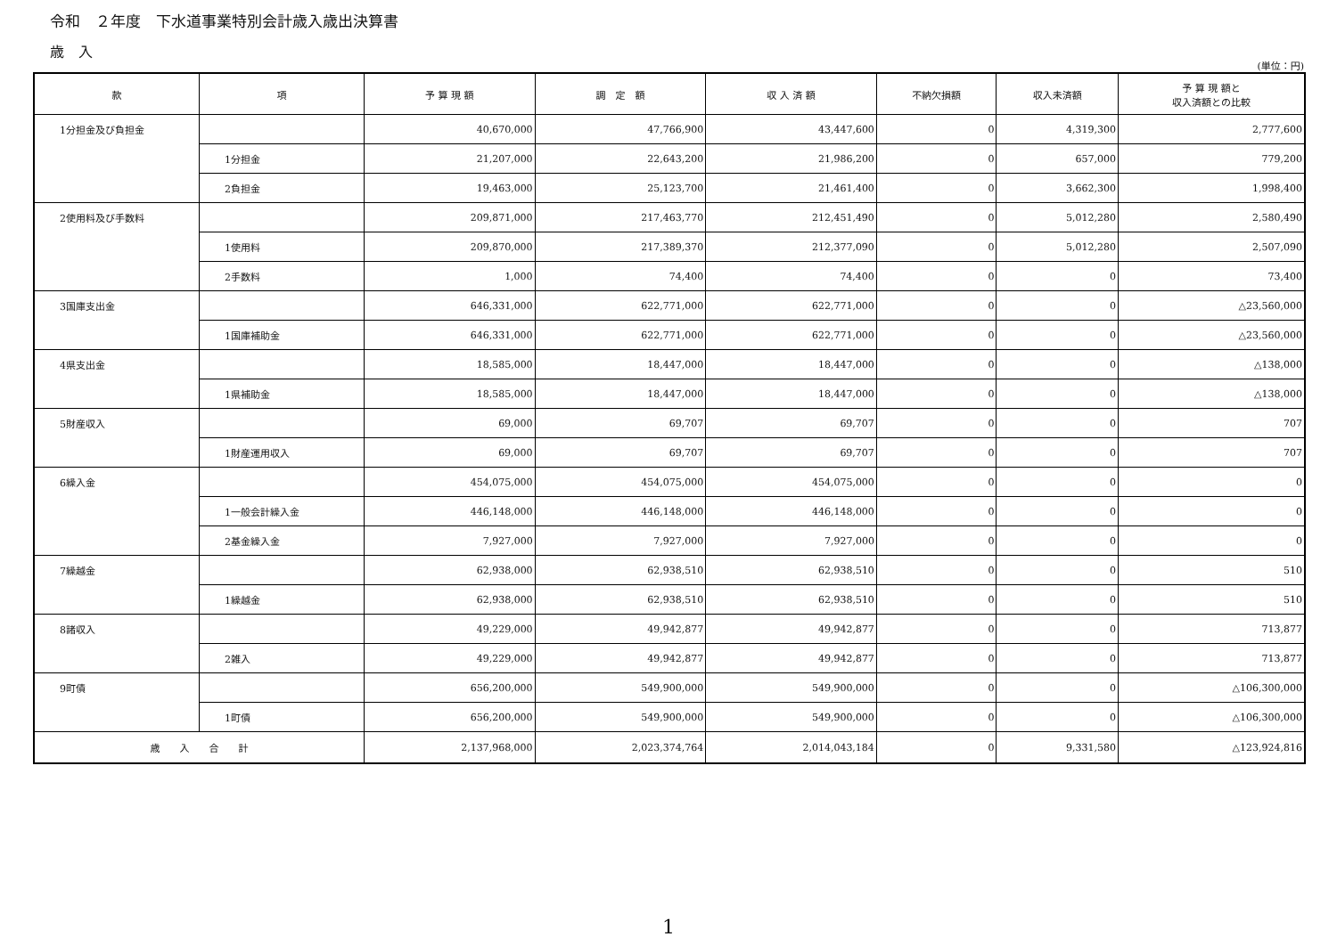令和　２年度　下水道事業特別会計歳入歳出決算書
歳　入
(単位：円)
| 款 | 項 | 予 算 現 額 | 調 定 額 | 収 入 済 額 | 不納欠損額 | 収入未済額 | 予 算 現 額と 収入済額との比較 |
| --- | --- | --- | --- | --- | --- | --- | --- |
| 1分担金及び負担金 | | 40,670,000 | 47,766,900 | 43,447,600 | 0 | 4,319,300 | 2,777,600 |
| | 1分担金 | 21,207,000 | 22,643,200 | 21,986,200 | 0 | 657,000 | 779,200 |
| | 2負担金 | 19,463,000 | 25,123,700 | 21,461,400 | 0 | 3,662,300 | 1,998,400 |
| 2使用料及び手数料 | | 209,871,000 | 217,463,770 | 212,451,490 | 0 | 5,012,280 | 2,580,490 |
| | 1使用料 | 209,870,000 | 217,389,370 | 212,377,090 | 0 | 5,012,280 | 2,507,090 |
| | 2手数料 | 1,000 | 74,400 | 74,400 | 0 | 0 | 73,400 |
| 3国庫支出金 | | 646,331,000 | 622,771,000 | 622,771,000 | 0 | 0 | △23,560,000 |
| | 1国庫補助金 | 646,331,000 | 622,771,000 | 622,771,000 | 0 | 0 | △23,560,000 |
| 4県支出金 | | 18,585,000 | 18,447,000 | 18,447,000 | 0 | 0 | △138,000 |
| | 1県補助金 | 18,585,000 | 18,447,000 | 18,447,000 | 0 | 0 | △138,000 |
| 5財産収入 | | 69,000 | 69,707 | 69,707 | 0 | 0 | 707 |
| | 1財産運用収入 | 69,000 | 69,707 | 69,707 | 0 | 0 | 707 |
| 6繰入金 | | 454,075,000 | 454,075,000 | 454,075,000 | 0 | 0 | 0 |
| | 1一般会計繰入金 | 446,148,000 | 446,148,000 | 446,148,000 | 0 | 0 | 0 |
| | 2基金繰入金 | 7,927,000 | 7,927,000 | 7,927,000 | 0 | 0 | 0 |
| 7繰越金 | | 62,938,000 | 62,938,510 | 62,938,510 | 0 | 0 | 510 |
| | 1繰越金 | 62,938,000 | 62,938,510 | 62,938,510 | 0 | 0 | 510 |
| 8諸収入 | | 49,229,000 | 49,942,877 | 49,942,877 | 0 | 0 | 713,877 |
| | 2雑入 | 49,229,000 | 49,942,877 | 49,942,877 | 0 | 0 | 713,877 |
| 9町債 | | 656,200,000 | 549,900,000 | 549,900,000 | 0 | 0 | △106,300,000 |
| | 1町債 | 656,200,000 | 549,900,000 | 549,900,000 | 0 | 0 | △106,300,000 |
| 歳 入 合 計 | | 2,137,968,000 | 2,023,374,764 | 2,014,043,184 | 0 | 9,331,580 | △123,924,816 |
1